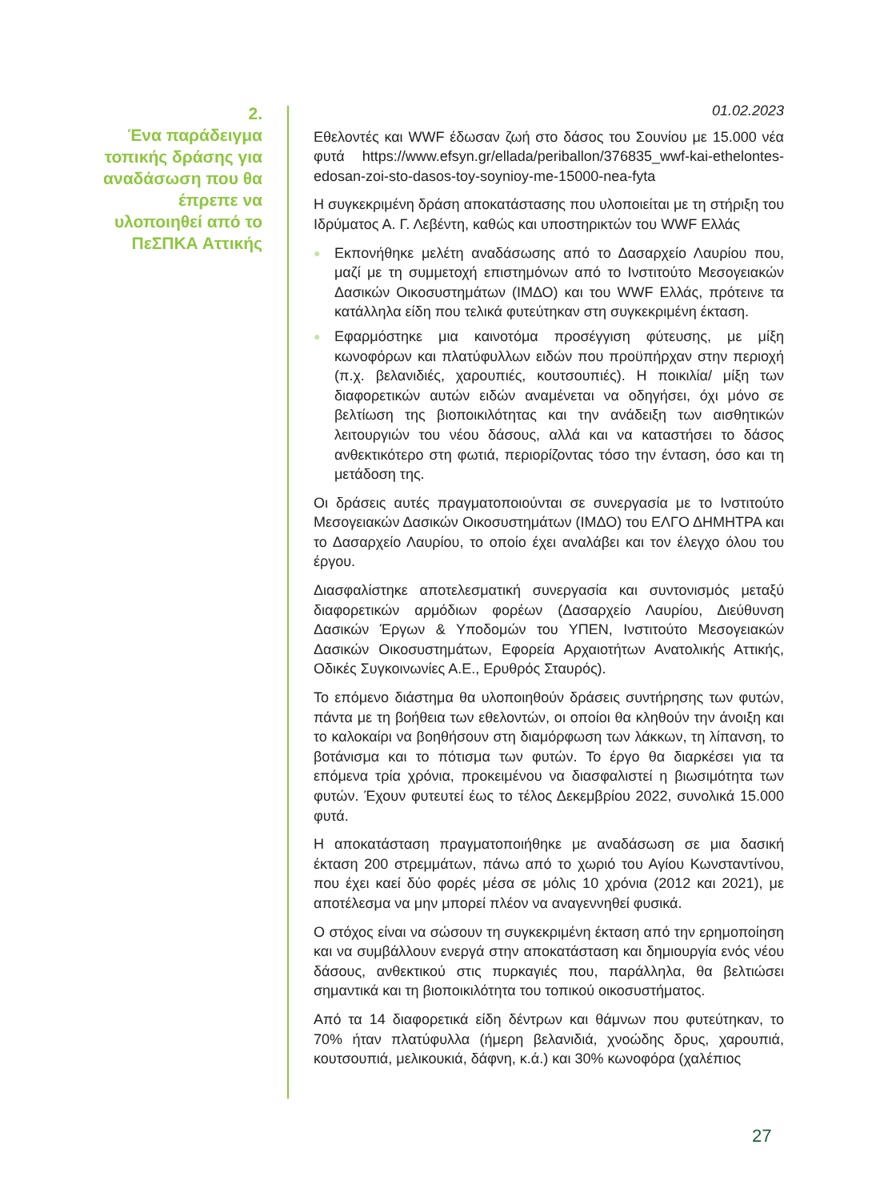2.
Ένα παράδειγμα τοπικής δράσης για αναδάσωση που θα έπρεπε να υλοποιηθεί από το ΠεΣΠΚΑ Αττικής
01.02.2023
Εθελοντές και WWF έδωσαν ζωή στο δάσος του Σουνίου με 15.000 νέα φυτά https://www.efsyn.gr/ellada/periballon/376835_wwf-kai-ethelontes-edosan-zoi-sto-dasos-toy-soynioy-me-15000-nea-fyta
Η συγκεκριμένη δράση αποκατάστασης που υλοποιείται με τη στήριξη του Ιδρύματος Α. Γ. Λεβέντη, καθώς και υποστηρικτών του WWF Ελλάς
● Εκπονήθηκε μελέτη αναδάσωσης από το Δασαρχείο Λαυρίου που, μαζί με τη συμμετοχή επιστημόνων από το Ινστιτούτο Μεσογειακών Δασικών Οικοσυστημάτων (ΙΜΔΟ) και του WWF Ελλάς, πρότεινε τα κατάλληλα είδη που τελικά φυτεύτηκαν στη συγκεκριμένη έκταση.
● Εφαρμόστηκε μια καινοτόμα προσέγγιση φύτευσης, με μίξη κωνοφόρων και πλατύφυλλων ειδών που προϋπήρχαν στην περιοχή (π.χ. βελανιδιές, χαρουπιές, κουτσουπιές). Η ποικιλία/ μίξη των διαφορετικών αυτών ειδών αναμένεται να οδηγήσει, όχι μόνο σε βελτίωση της βιοποικιλότητας και την ανάδειξη των αισθητικών λειτουργιών του νέου δάσους, αλλά και να καταστήσει το δάσος ανθεκτικότερο στη φωτιά, περιορίζοντας τόσο την ένταση, όσο και τη μετάδοση της.
Οι δράσεις αυτές πραγματοποιούνται σε συνεργασία με το Ινστιτούτο Μεσογειακών Δασικών Οικοσυστημάτων (ΙΜΔΟ) του ΕΛΓΟ ΔΗΜΗΤΡΑ και το Δασαρχείο Λαυρίου, το οποίο έχει αναλάβει και τον έλεγχο όλου του έργου.
Διασφαλίστηκε αποτελεσματική συνεργασία και συντονισμός μεταξύ διαφορετικών αρμόδιων φορέων (Δασαρχείο Λαυρίου, Διεύθυνση Δασικών Έργων & Υποδομών του ΥΠΕΝ, Ινστιτούτο Μεσογειακών Δασικών Οικοσυστημάτων, Εφορεία Αρχαιοτήτων Ανατολικής Αττικής, Οδικές Συγκοινωνίες Α.Ε., Ερυθρός Σταυρός).
Το επόμενο διάστημα θα υλοποιηθούν δράσεις συντήρησης των φυτών, πάντα με τη βοήθεια των εθελοντών, οι οποίοι θα κληθούν την άνοιξη και το καλοκαίρι να βοηθήσουν στη διαμόρφωση των λάκκων, τη λίπανση, το βοτάνισμα και το πότισμα των φυτών. Το έργο θα διαρκέσει για τα επόμενα τρία χρόνια, προκειμένου να διασφαλιστεί η βιωσιμότητα των φυτών. Έχουν φυτευτεί έως το τέλος Δεκεμβρίου 2022, συνολικά 15.000 φυτά.
Η αποκατάσταση πραγματοποιήθηκε με αναδάσωση σε μια δασική έκταση 200 στρεμμάτων, πάνω από το χωριό του Αγίου Κωνσταντίνου, που έχει καεί δύο φορές μέσα σε μόλις 10 χρόνια (2012 και 2021), με αποτέλεσμα να μην μπορεί πλέον να αναγεννηθεί φυσικά.
Ο στόχος είναι να σώσουν τη συγκεκριμένη έκταση από την ερημοποίηση και να συμβάλλουν ενεργά στην αποκατάσταση και δημιουργία ενός νέου δάσους, ανθεκτικού στις πυρκαγιές που, παράλληλα, θα βελτιώσει σημαντικά και τη βιοποικιλότητα του τοπικού οικοσυστήματος.
Από τα 14 διαφορετικά είδη δέντρων και θάμνων που φυτεύτηκαν, το 70% ήταν πλατύφυλλα (ήμερη βελανιδιά, χνοώδης δρυς, χαρουπιά, κουτσουπιά, μελικουκιά, δάφνη, κ.ά.) και 30% κωνοφόρα (χαλέπιος
27